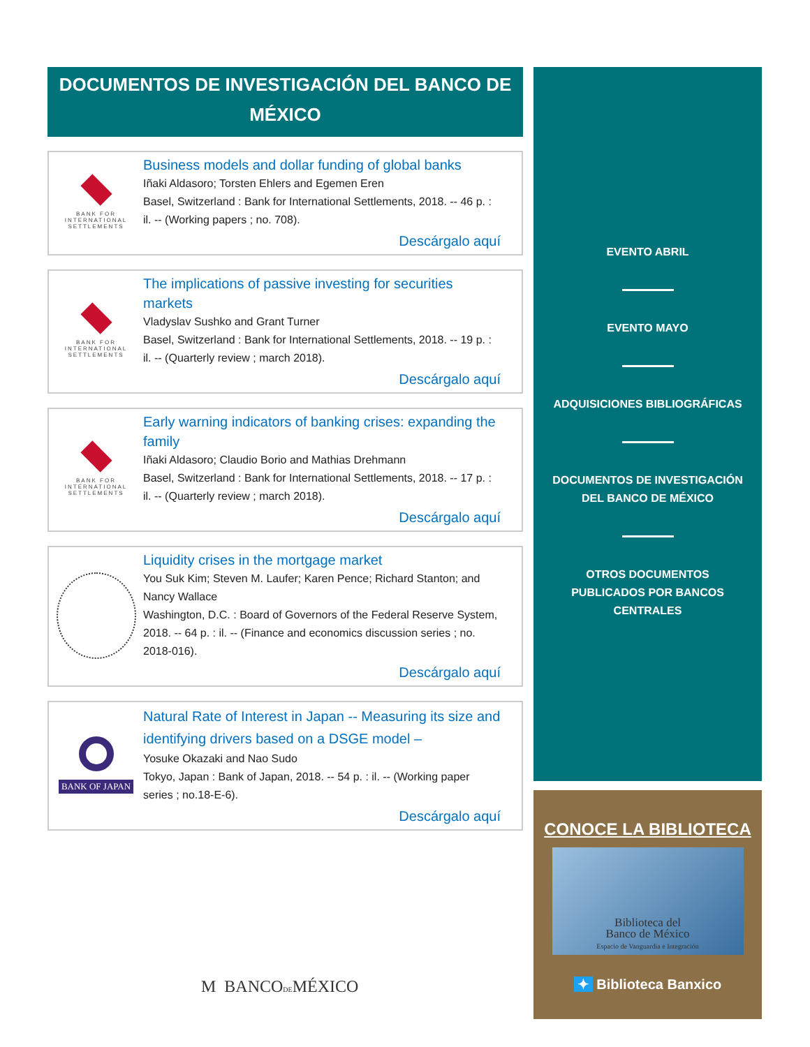DOCUMENTOS DE INVESTIGACIÓN DEL BANCO DE MÉXICO
BANK FOR
INTERNATIONAL
SETTLEMENTS
Business models and dollar funding of global banks
Iñaki Aldasoro; Torsten Ehlers and Egemen Eren
Basel, Switzerland : Bank for International Settlements, 2018. -- 46 p. : il. -- (Working papers ; no. 708).
Descárgalo aquí
BANK FOR
INTERNATIONAL
SETTLEMENTS
The implications of passive investing for securities markets
Vladyslav Sushko and Grant Turner
Basel, Switzerland : Bank for International Settlements, 2018. -- 19 p. : il. -- (Quarterly review ; march 2018).
Descárgalo aquí
BANK FOR
INTERNATIONAL
SETTLEMENTS
Early warning indicators of banking crises: expanding the family
Iñaki Aldasoro; Claudio Borio and Mathias Drehmann
Basel, Switzerland : Bank for International Settlements, 2018. -- 17 p. : il. -- (Quarterly review ; march 2018).
Descárgalo aquí
Liquidity crises in the mortgage market
You Suk Kim; Steven M. Laufer; Karen Pence; Richard Stanton; and Nancy Wallace
Washington, D.C. : Board of Governors of the Federal Reserve System, 2018. -- 64 p. : il. -- (Finance and economics discussion series ; no. 2018-016).
Descárgalo aquí
BANK OF JAPAN
Natural Rate of Interest in Japan -- Measuring its size and identifying drivers based on a DSGE model –
Yosuke Okazaki and Nao Sudo
Tokyo, Japan : Bank of Japan, 2018. -- 54 p. : il. -- (Working paper series ; no.18-E-6).
Descárgalo aquí
M BANCODEMÉXICO
EVENTO ABRIL
EVENTO MAYO
ADQUISICIONES BIBLIOGRÁFICAS
DOCUMENTOS DE INVESTIGACIÓN
DEL BANCO DE MÉXICO
OTROS DOCUMENTOS
PUBLICADOS POR BANCOS
CENTRALES
CONOCE LA BIBLIOTECA
Biblioteca del
Banco de México
Espacio de Vanguardia e Integración
✦ Biblioteca Banxico